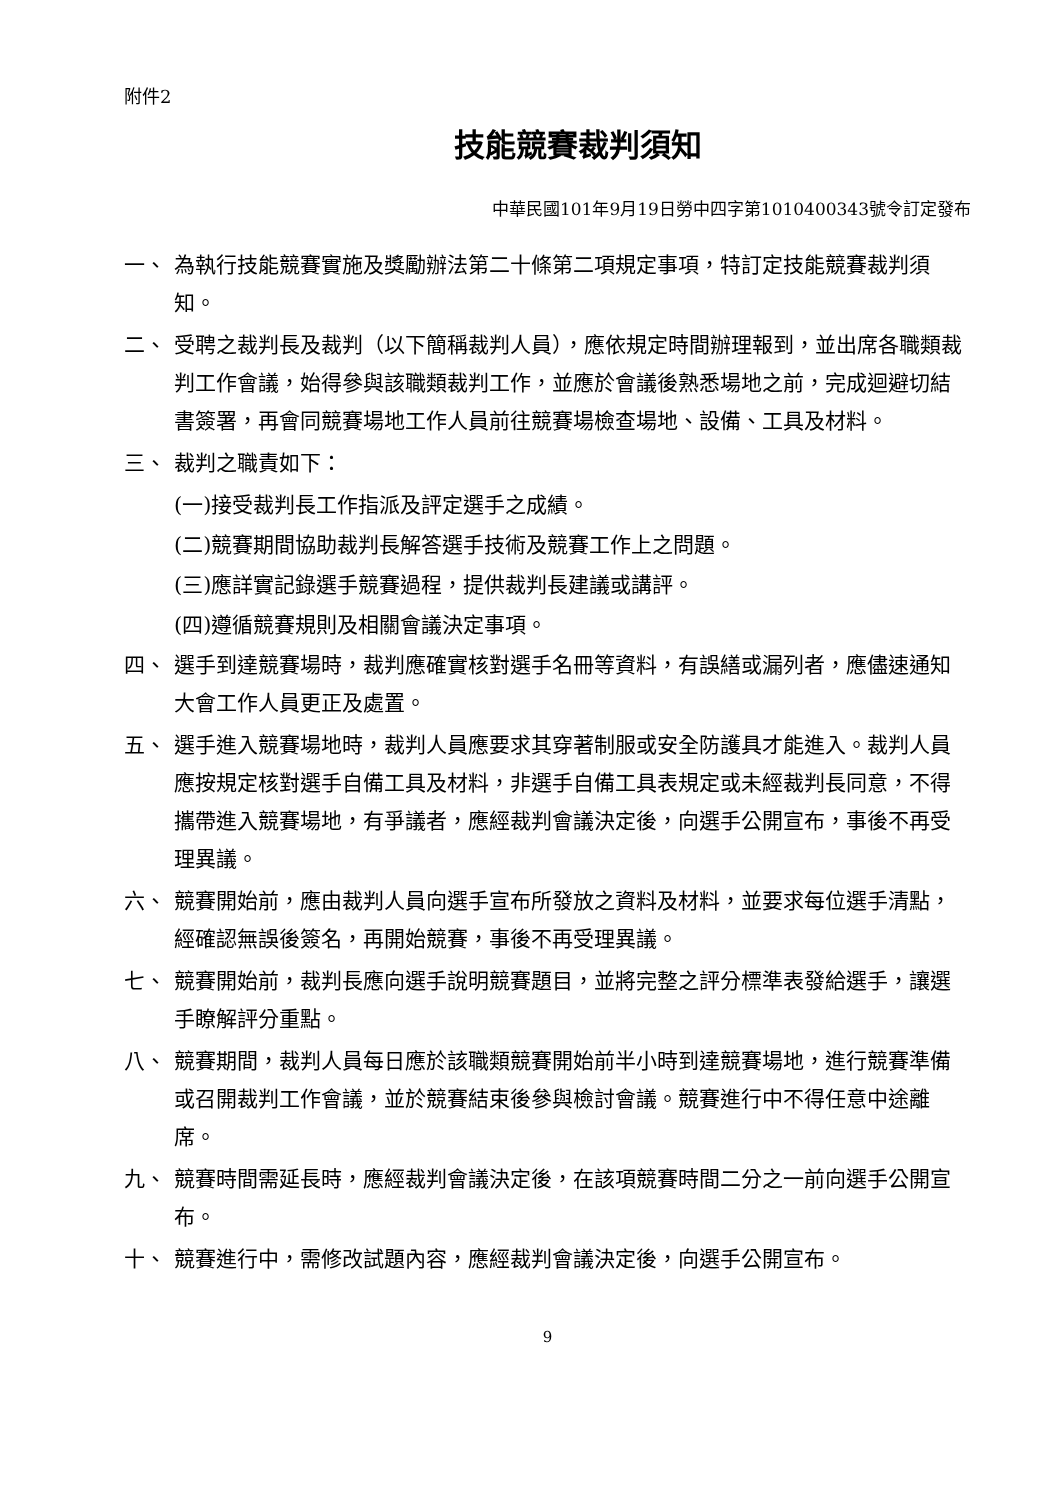附件2
技能競賽裁判須知
中華民國101年9月19日勞中四字第1010400343號令訂定發布
一、 為執行技能競賽實施及獎勵辦法第二十條第二項規定事項，特訂定技能競賽裁判須知。
二、 受聘之裁判長及裁判（以下簡稱裁判人員），應依規定時間辦理報到，並出席各職類裁判工作會議，始得參與該職類裁判工作，並應於會議後熟悉場地之前，完成迴避切結書簽署，再會同競賽場地工作人員前往競賽場檢查場地、設備、工具及材料。
三、 裁判之職責如下：
(一)接受裁判長工作指派及評定選手之成績。
(二)競賽期間協助裁判長解答選手技術及競賽工作上之問題。
(三)應詳實記錄選手競賽過程，提供裁判長建議或講評。
(四)遵循競賽規則及相關會議決定事項。
四、 選手到達競賽場時，裁判應確實核對選手名冊等資料，有誤繕或漏列者，應儘速通知大會工作人員更正及處置。
五、 選手進入競賽場地時，裁判人員應要求其穿著制服或安全防護具才能進入。裁判人員應按規定核對選手自備工具及材料，非選手自備工具表規定或未經裁判長同意，不得攜帶進入競賽場地，有爭議者，應經裁判會議決定後，向選手公開宣布，事後不再受理異議。
六、 競賽開始前，應由裁判人員向選手宣布所發放之資料及材料，並要求每位選手清點，經確認無誤後簽名，再開始競賽，事後不再受理異議。
七、 競賽開始前，裁判長應向選手說明競賽題目，並將完整之評分標準表發給選手，讓選手瞭解評分重點。
八、 競賽期間，裁判人員每日應於該職類競賽開始前半小時到達競賽場地，進行競賽準備或召開裁判工作會議，並於競賽結束後參與檢討會議。競賽進行中不得任意中途離席。
九、 競賽時間需延長時，應經裁判會議決定後，在該項競賽時間二分之一前向選手公開宣布。
十、 競賽進行中，需修改試題內容，應經裁判會議決定後，向選手公開宣布。
9